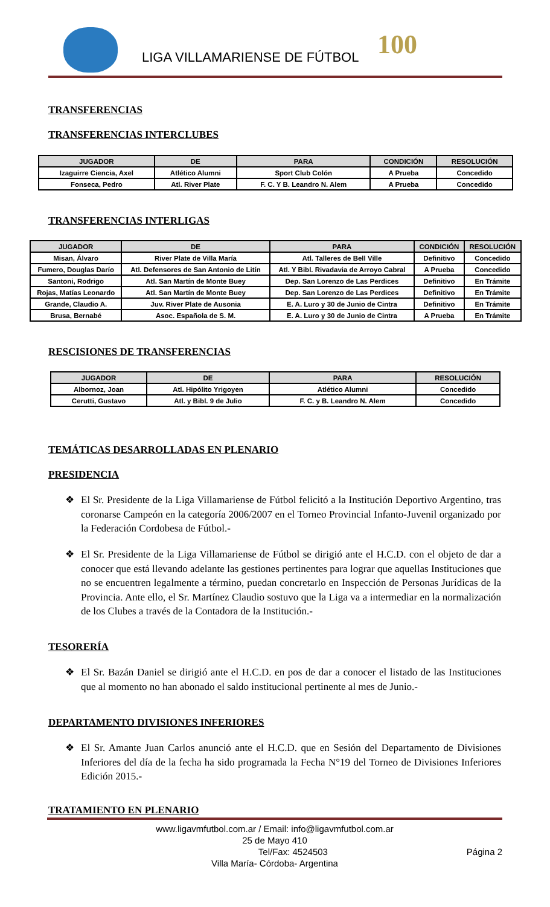100
LIGA VILLAMARIENSE DE FÚTBOL
TRANSFERENCIAS
TRANSFERENCIAS INTERCLUBES
| JUGADOR | DE | PARA | CONDICIÓN | RESOLUCIÓN |
| --- | --- | --- | --- | --- |
| Izaguirre Ciencia, Axel | Atlético Alumni | Sport Club Colón | A Prueba | Concedido |
| Fonseca, Pedro | Atl. River Plate | F. C. Y B. Leandro N. Alem | A Prueba | Concedido |
TRANSFERENCIAS INTERLIGAS
| JUGADOR | DE | PARA | CONDICIÓN | RESOLUCIÓN |
| --- | --- | --- | --- | --- |
| Misan, Álvaro | River Plate de Villa María | Atl. Talleres de Bell Ville | Definitivo | Concedido |
| Fumero, Douglas Darío | Atl. Defensores de San Antonio de Litín | Atl. Y Bibl. Rivadavia de Arroyo Cabral | A Prueba | Concedido |
| Santoni, Rodrigo | Atl. San Martín de Monte Buey | Dep. San Lorenzo de Las Perdices | Definitivo | En Trámite |
| Rojas, Matías Leonardo | Atl. San Martín de Monte Buey | Dep. San Lorenzo de Las Perdices | Definitivo | En Trámite |
| Grande, Claudio A. | Juv. River Plate de Ausonia | E. A. Luro y 30 de Junio de Cintra | Definitivo | En Trámite |
| Brusa, Bernabé | Asoc. Española de S. M. | E. A. Luro y 30 de Junio de Cintra | A Prueba | En Trámite |
RESCISIONES DE TRANSFERENCIAS
| JUGADOR | DE | PARA | RESOLUCIÓN |
| --- | --- | --- | --- |
| Albornoz, Joan | Atl. Hipólito Yrigoyen | Atlético Alumni | Concedido |
| Cerutti, Gustavo | Atl. y Bibl. 9 de Julio | F. C. y B. Leandro N. Alem | Concedido |
TEMÁTICAS DESARROLLADAS EN PLENARIO
PRESIDENCIA
❖
El Sr. Presidente de la Liga Villamariense de Fútbol felicitó a la Institución Deportivo Argentino, tras coronarse Campeón en la categoría 2006/2007 en el Torneo Provincial Infanto-Juvenil organizado por la Federación Cordobesa de Fútbol.-
❖
El Sr. Presidente de la Liga Villamariense de Fútbol se dirigió ante el H.C.D. con el objeto de dar a conocer que está llevando adelante las gestiones pertinentes para lograr que aquellas Instituciones que no se encuentren legalmente a término, puedan concretarlo en Inspección de Personas Jurídicas de la Provincia. Ante ello, el Sr. Martínez Claudio sostuvo que la Liga va a intermediar en la normalización de los Clubes a través de la Contadora de la Institución.-
TESORERÍA
❖
El Sr. Bazán Daniel se dirigió ante el H.C.D. en pos de dar a conocer el listado de las Instituciones que al momento no han abonado el saldo institucional pertinente al mes de Junio.-
DEPARTAMENTO DIVISIONES INFERIORES
❖
El Sr. Amante Juan Carlos anunció ante el H.C.D. que en Sesión del Departamento de Divisiones Inferiores del día de la fecha ha sido programada la Fecha N°19 del Torneo de Divisiones Inferiores Edición 2015.-
TRATAMIENTO EN PLENARIO
www.ligavmfutbol.com.ar / Email: info@ligavmfutbol.com.ar
25 de Mayo 410
Tel/Fax: 4524503 Página 2
Villa María- Córdoba- Argentina